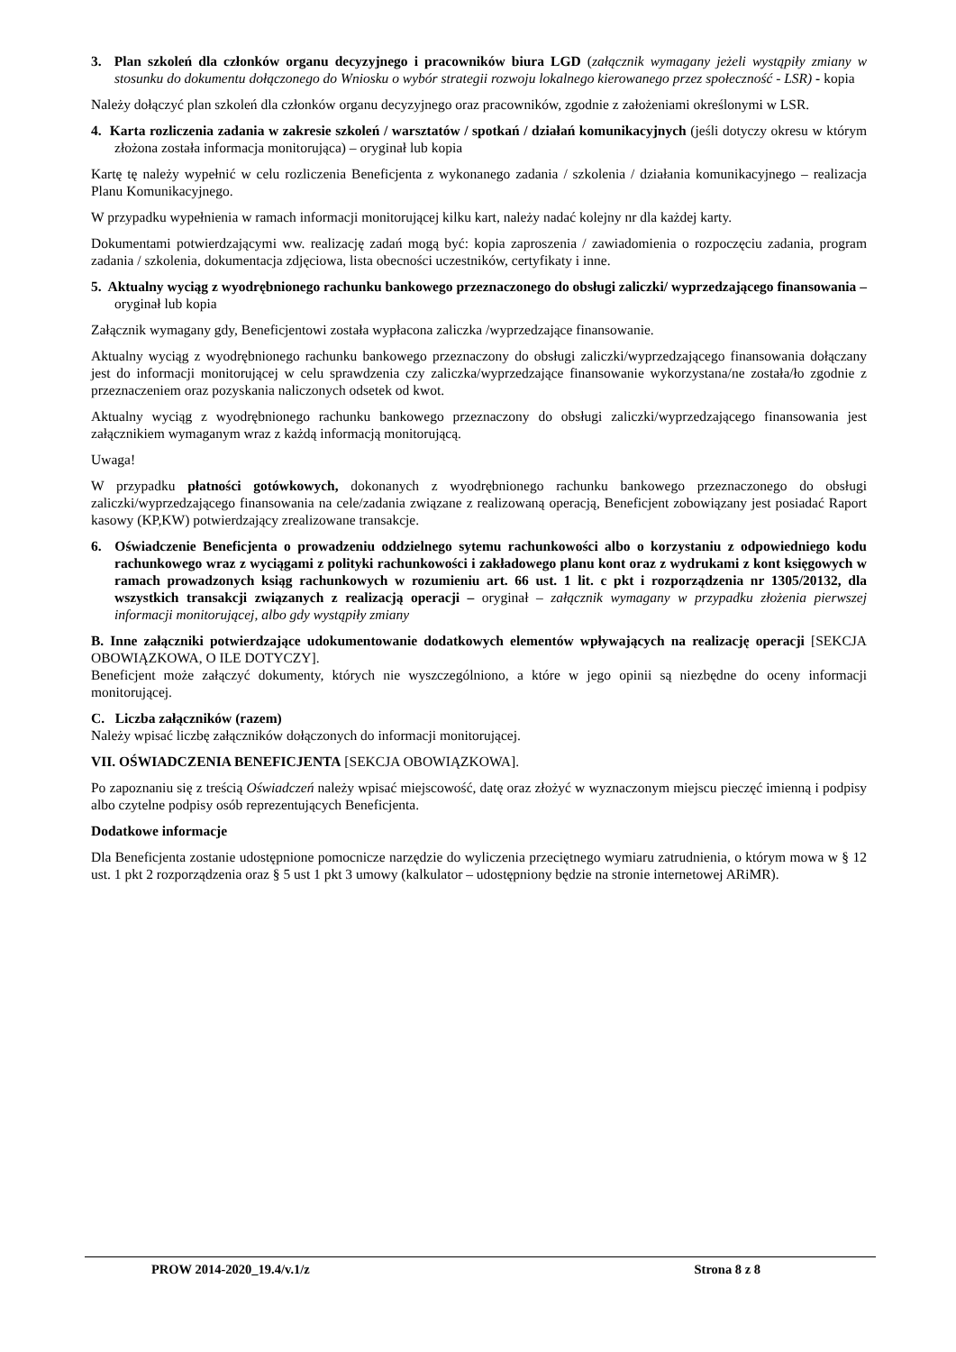3. Plan szkoleń dla członków organu decyzyjnego i pracowników biura LGD (załącznik wymagany jeżeli wystąpiły zmiany w stosunku do dokumentu dołączonego do Wniosku o wybór strategii rozwoju lokalnego kierowanego przez społeczność - LSR) - kopia
Należy dołączyć plan szkoleń dla członków organu decyzyjnego oraz pracowników, zgodnie z założeniami określonymi w LSR.
4. Karta rozliczenia zadania w zakresie szkoleń / warsztatów / spotkań / działań komunikacyjnych (jeśli dotyczy okresu w którym złożona została informacja monitorująca) – oryginał lub kopia
Kartę tę należy wypełnić w celu rozliczenia Beneficjenta z wykonanego zadania / szkolenia / działania komunikacyjnego – realizacja Planu Komunikacyjnego.
W przypadku wypełnienia w ramach informacji monitorującej kilku kart, należy nadać kolejny nr dla każdej karty.
Dokumentami potwierdzającymi ww. realizację zadań mogą być: kopia zaproszenia / zawiadomienia o rozpoczęciu zadania, program zadania / szkolenia, dokumentacja zdjęciowa, lista obecności uczestników, certyfikaty i inne.
5. Aktualny wyciąg z wyodrębnionego rachunku bankowego przeznaczonego do obsługi zaliczki/ wyprzedzającego finansowania – oryginał lub kopia
Załącznik wymagany gdy, Beneficjentowi została wypłacona zaliczka /wyprzedzające finansowanie.
Aktualny wyciąg z wyodrębnionego rachunku bankowego przeznaczony do obsługi zaliczki/wyprzedzającego finansowania dołączany jest do informacji monitorującej w celu sprawdzenia czy zaliczka/wyprzedzające finansowanie wykorzystana/ne została/ło zgodnie z przeznaczeniem oraz pozyskania naliczonych odsetek od kwot.
Aktualny wyciąg z wyodrębnionego rachunku bankowego przeznaczony do obsługi zaliczki/wyprzedzającego finansowania jest załącznikiem wymaganym wraz z każdą informacją monitorującą.
Uwaga!
W przypadku płatności gotówkowych, dokonanych z wyodrębnionego rachunku bankowego przeznaczonego do obsługi zaliczki/wyprzedzającego finansowania na cele/zadania związane z realizowaną operacją, Beneficjent zobowiązany jest posiadać Raport kasowy (KP,KW) potwierdzający zrealizowane transakcje.
6. Oświadczenie Beneficjenta o prowadzeniu oddzielnego sytemu rachunkowości albo o korzystaniu z odpowiedniego kodu rachunkowego wraz z wyciągami z polityki rachunkowości i zakładowego planu kont oraz z wydrukami z kont księgowych w ramach prowadzonych ksiąg rachunkowych w rozumieniu art. 66 ust. 1 lit. c pkt i rozporządzenia nr 1305/20132, dla wszystkich transakcji związanych z realizacją operacji – oryginał – załącznik wymagany w przypadku złożenia pierwszej informacji monitorującej, albo gdy wystąpiły zmiany
B. Inne załączniki potwierdzające udokumentowanie dodatkowych elementów wpływających na realizację operacji [SEKCJA OBOWIĄZKOWA, O ILE DOTYCZY].
Beneficjent może załączyć dokumenty, których nie wyszczególniono, a które w jego opinii są niezbędne do oceny informacji monitorującej.
C. Liczba załączników (razem)
Należy wpisać liczbę załączników dołączonych do informacji monitorującej.
VII. OŚWIADCZENIA BENEFICJENTA [SEKCJA OBOWIĄZKOWA].
Po zapoznaniu się z treścią Oświadczeń należy wpisać miejscowość, datę oraz złożyć w wyznaczonym miejscu pieczęć imienną i podpisy albo czytelne podpisy osób reprezentujących Beneficjenta.
Dodatkowe informacje
Dla Beneficjenta zostanie udostępnione pomocnicze narzędzie do wyliczenia przeciętnego wymiaru zatrudnienia, o którym mowa w § 12 ust. 1 pkt 2 rozporządzenia oraz § 5 ust 1 pkt 3 umowy (kalkulator – udostępniony będzie na stronie internetowej ARiMR).
PROW 2014-2020_19.4/v.1/z Strona 8 z 8